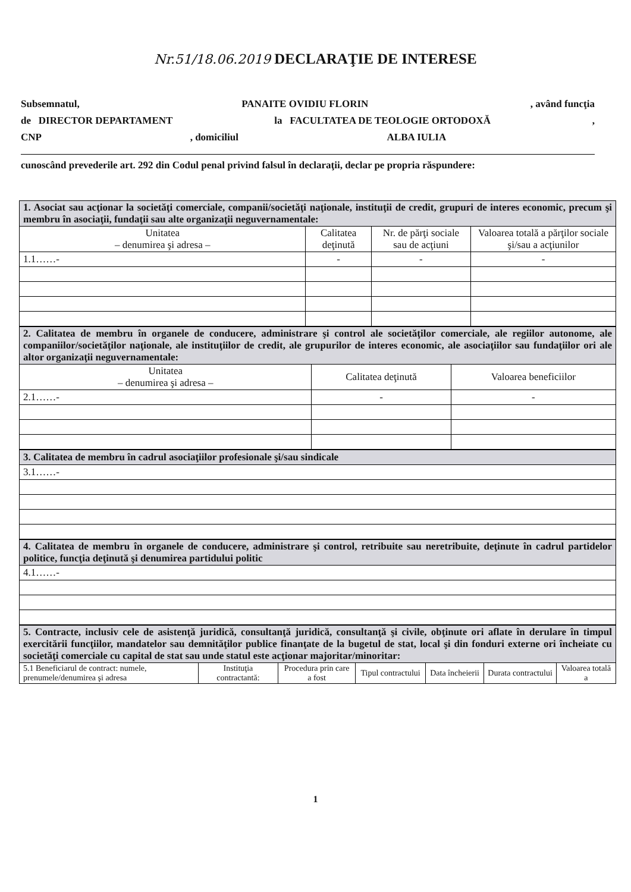Nr.51/18.06.2019 DECLARAŢIE DE INTERESE
Subsemnatul, PANAITE OVIDIU FLORIN, având funcţia
de DIRECTOR DEPARTAMENT la FACULTATEA DE TEOLOGIE ORTODOXĂ,
CNP, domiciliul ALBA IULIA
cunoscând prevederile art. 292 din Codul penal privind falsul în declaraţii, declar pe propria răspundere:
| 1. Asociat sau acţionar la societăţi comerciale, companii/societăţi naţionale, instituţii de credit, grupuri de interes economic, precum şi membru în asociaţii, fundaţii sau alte organizaţii neguvernamentale: | | | |
| Unitatea – denumirea şi adresa – | Calitatea deţinută | Nr. de părţi sociale sau de acţiuni | Valoarea totală a părţilor sociale şi/sau a acţiunilor |
| 1.1……- | - | - | - |
| 2. Calitatea de membru în organele de conducere, administrare şi control ale societăţilor comerciale, ale regiilor autonome, ale companiilor/societăţilor naţionale, ale instituţiilor de credit, ale grupurilor de interes economic, ale asociaţiilor sau fundaţiilor ori ale altor organizaţii neguvernamentale: | | |
| Unitatea – denumirea şi adresa – | Calitatea deţinută | Valoarea beneficiilor |
| 2.1……- | - | - |
| 3. Calitatea de membru în cadrul asociaţiilor profesionale şi/sau sindicale |
| 3.1……- |
| 4. Calitatea de membru în organele de conducere, administrare şi control, retribuite sau neretribuite, deţinute în cadrul partidelor politice, funcţia deţinută şi denumirea partidului politic |
| 4.1……- |
| 5. Contracte, inclusiv cele de asistenţă juridică, consultanţă juridică, consultanţă şi civile, obţinute ori aflate în derulare în timpul exercitării funcţiilor, mandatelor sau demnităţilor publice finanţate de la bugetul de stat, local şi din fonduri externe ori încheiate cu societăţi comerciale cu capital de stat sau unde statul este acţionar majoritar/minoritar: | | | | | | |
| 5.1 Beneficiarul de contract: numele, prenumele/denumirea şi adresa | Instituţia contractantă: | Procedura prin care a fost | Tipul contractului | Data încheierii | Durata contractului | Valoarea totală a |
1